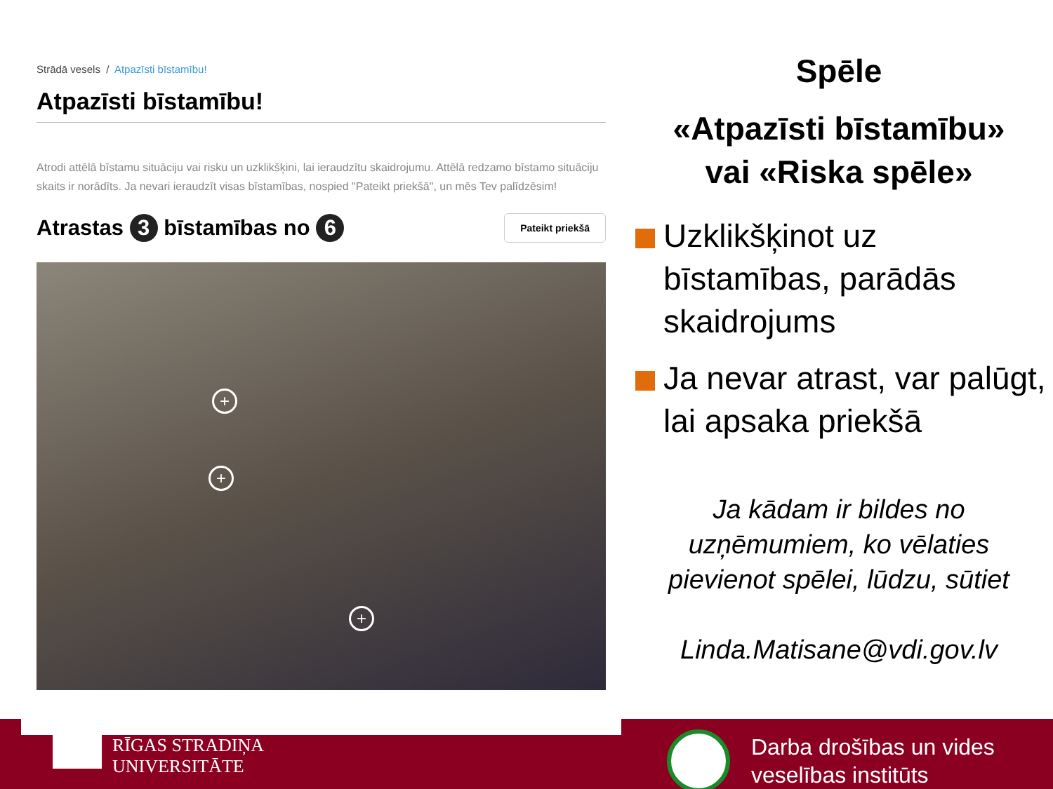Strādā vesels / Atpazīsti bīstamību!
Atpazīsti bīstamību!
Atrodi attēlā bīstamu situāciju vai risku un uzklikšķini, lai ieraudzītu skaidrojumu. Attēlā redzamo bīstamo situāciju skaits ir norādīts. Ja nevari ieraudzīt visas bīstamības, nospied "Pateikt priekšā", un mēs Tev palīdzēsim!
Atrastas 3 bīstamības no 6 Pateikt priekšā
+
+
+
Spēle
«Atpazīsti bīstamību»
vai «Riska spēle»
Uzklikšķinot uz bīstamības, parādās skaidrojums
Ja nevar atrast, var palūgt, lai apsaka priekšā
Ja kādam ir bildes no uzņēmumiem, ko vēlaties pievienot spēlei, lūdzu, sūtiet
Linda.Matisane@vdi.gov.lv
RĪGAS STRADIŅA
UNIVERSITĀTE
Darba drošības un vides
veselības institūts